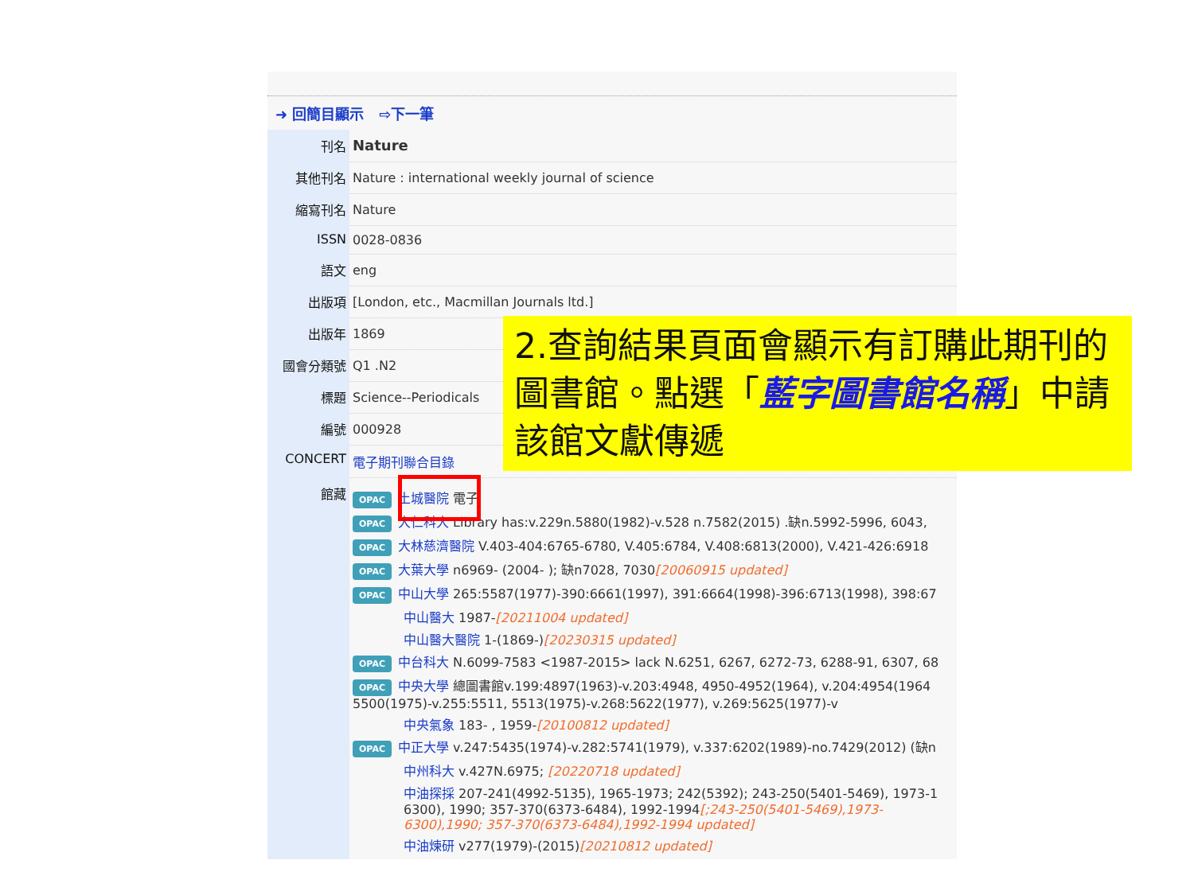➜ 回簡目顯示 ⇨下一筆
| 刊名 | Nature |
| 其他刊名 | Nature : international weekly journal of science |
| 縮寫刊名 | Nature |
| ISSN | 0028-0836 |
| 語文 | eng |
| 出版項 | [London, etc., Macmillan Journals ltd.] |
| 出版年 | 1869 |
| 國會分類號 | Q1 .N2 |
| 標題 | Science--Periodicals |
| 編號 | 000928 |
| CONCERT | 電子期刊聯合目錄 |
| 館藏 | OPAC 土城醫院 電子 OPAC 大仁科大 Library has:v.229n.5880(1982)-v.528 n.7582(2015) .缺n.5992-5996, 6043, OPAC 大林慈濟醫院 V.403-404:6765-6780, V.405:6784, V.408:6813(2000), V.421-426:6918 OPAC 大葉大學 n6969- (2004- ); 缺n7028, 7030 [20060915 updated] OPAC 中山大學 265:5587(1977)-390:6661(1997), 391:6664(1998)-396:6713(1998), 398:67 中山醫大 1987- [20211004 updated] 中山醫大醫院 1-(1869-) [20230315 updated] OPAC 中台科大 N.6099-7583 <1987-2015> lack N.6251, 6267, 6272-73, 6288-91, 6307, 68 OPAC 中央大學 總圖書館v.199:4897(1963)-v.203:4948, 4950-4952(1964), v.204:4954(1964 5500(1975)-v.255:5511, 5513(1975)-v.268:5622(1977), v.269:5625(1977)-v 中央氣象 183- , 1959- [20100812 updated] OPAC 中正大學 v.247:5435(1974)-v.282:5741(1979), v.337:6202(1989)-no.7429(2012) (缺n 中州科大 v.427N.6975; [20220718 updated] 中油探採 207-241(4992-5135), 1965-1973; 242(5392); 243-250(5401-5469), 1973-1 6300), 1990; 357-370(6373-6484), 1992-1994 [;243-250(5401-5469),1973- 6300),1990; 357-370(6373-6484),1992-1994 updated] 中油煉研 v277(1979)-(2015) [20210812 updated] |
2.查詢結果頁面會顯示有訂購此期刊的圖書館。點選「藍字圖書館名稱」中請該館文獻傳遞